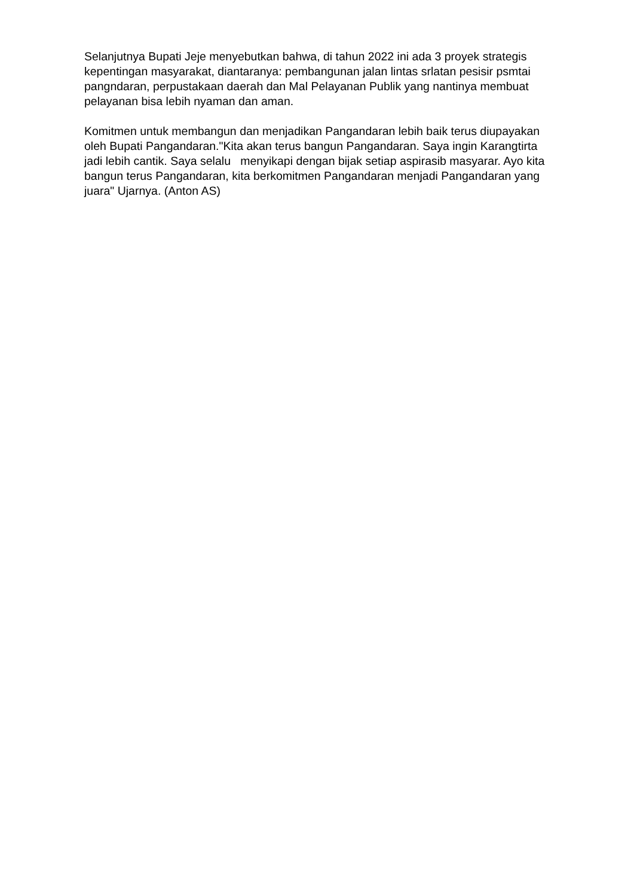Selanjutnya Bupati Jeje menyebutkan bahwa, di tahun 2022 ini ada 3 proyek strategis kepentingan masyarakat, diantaranya: pembangunan jalan lintas srlatan pesisir psmtai pangndaran, perpustakaan daerah dan Mal Pelayanan Publik yang nantinya membuat pelayanan bisa lebih nyaman dan aman.
Komitmen untuk membangun dan menjadikan Pangandaran lebih baik terus diupayakan oleh Bupati Pangandaran."Kita akan terus bangun Pangandaran. Saya ingin Karangtirta jadi lebih cantik. Saya selalu menyikapi dengan bijak setiap aspirasib masyarar. Ayo kita bangun terus Pangandaran, kita berkomitmen Pangandaran menjadi Pangandaran yang juara" Ujarnya. (Anton AS)